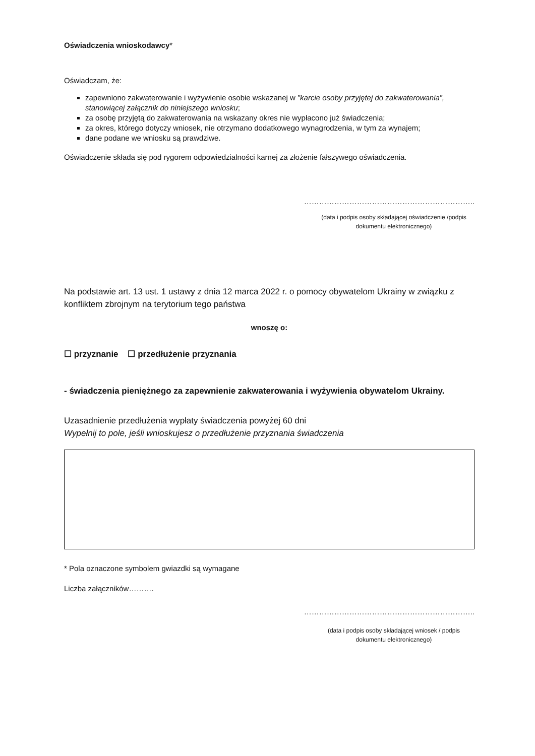Oświadczenia wnioskodawcy*
Oświadczam, że:
zapewniono zakwaterowanie i wyżywienie osobie wskazanej w ”karcie osoby przyjętej do zakwaterowania”, stanowiącej załącznik do niniejszego wniosku;
za osobę przyjętą do zakwaterowania na wskazany okres nie wypłacono już świadczenia;
za okres, którego dotyczy wniosek, nie otrzymano dodatkowego wynagrodzenia, w tym za wynajem;
dane podane we wniosku są prawdziwe.
Oświadczenie składa się pod rygorem odpowiedzialności karnej za złożenie fałszywego oświadczenia.
…………………………………………………………..
(data i podpis osoby składającej oświadczenie /podpis dokumentu elektronicznego)
Na podstawie art. 13 ust. 1 ustawy z dnia 12 marca 2022 r. o pomocy obywatelom Ukrainy w związku z konfliktem zbrojnym na terytorium tego państwa
wnoszę o:
☐ przyznanie ☐ przedłużenie przyznania
- świadczenia pieniężnego za zapewnienie zakwaterowania i wyżywienia obywatelom Ukrainy.
Uzasadnienie przedłużenia wypłaty świadczenia powyżej 60 dni
Wypełnij to pole, jeśli wnioskujesz o przedłużenie przyznania świadczenia
* Pola oznaczone symbolem gwiazdki są wymagane
Liczba załączników……….
…………………………………………………………..
(data i podpis osoby składającej wniosek / podpis dokumentu elektronicznego)